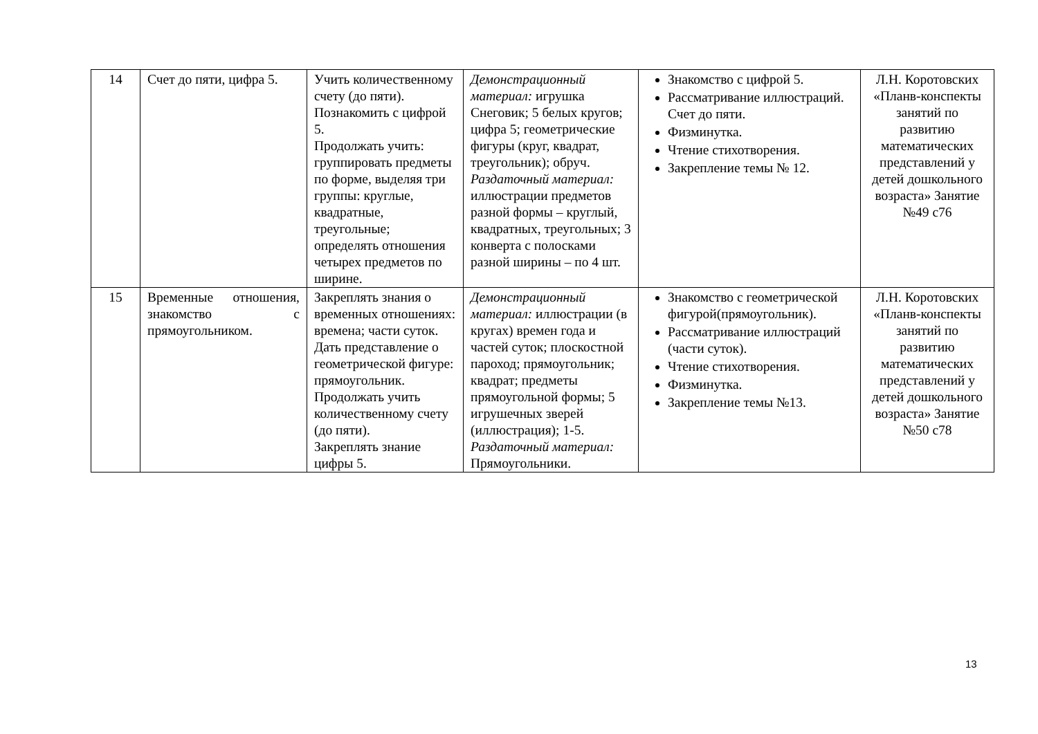| 14 | Счет до пяти, цифра 5. | Учить количественному счету (до пяти). Познакомить с цифрой 5. Продолжать учить: группировать предметы по форме, выделяя три группы: круглые, квадратные, треугольные; определять отношения четырех предметов по ширине. | Демонстрационный материал: игрушка Снеговик; 5 белых кругов; цифра 5; геометрические фигуры (круг, квадрат, треугольник); обруч. Раздаточный материал: иллюстрации предметов разной формы – круглый, квадратных, треугольных; 3 конверта с полосками разной ширины – по 4 шт. | Знакомство с цифрой 5. Рассматривание иллюстраций. Счет до пяти. Физминутка. Чтение стихотворения. Закрепление темы № 12. | Л.Н. Коротовских «Планв-конспекты занятий по развитию математических представлений у детей дошкольного возраста» Занятие №49 с76 |
| 15 | Временные отношения, знакомство с прямоугольником. | Закреплять знания о временных отношениях: времена; части суток. Дать представление о геометрической фигуре: прямоугольник. Продолжать учить количественному счету (до пяти). Закреплять знание цифры 5. | Демонстрационный материал: иллюстрации (в кругах) времен года и частей суток; плоскостной пароход; прямоугольник; квадрат; предметы прямоугольной формы; 5 игрушечных зверей (иллюстрация); 1-5. Раздаточный материал: Прямоугольники. | Знакомство с геометрической фигурой(прямоугольник). Рассматривание иллюстраций (части суток). Чтение стихотворения. Физминутка. Закрепление темы №13. | Л.Н. Коротовских «Планв-конспекты занятий по развитию математических представлений у детей дошкольного возраста» Занятие №50 с78 |
13